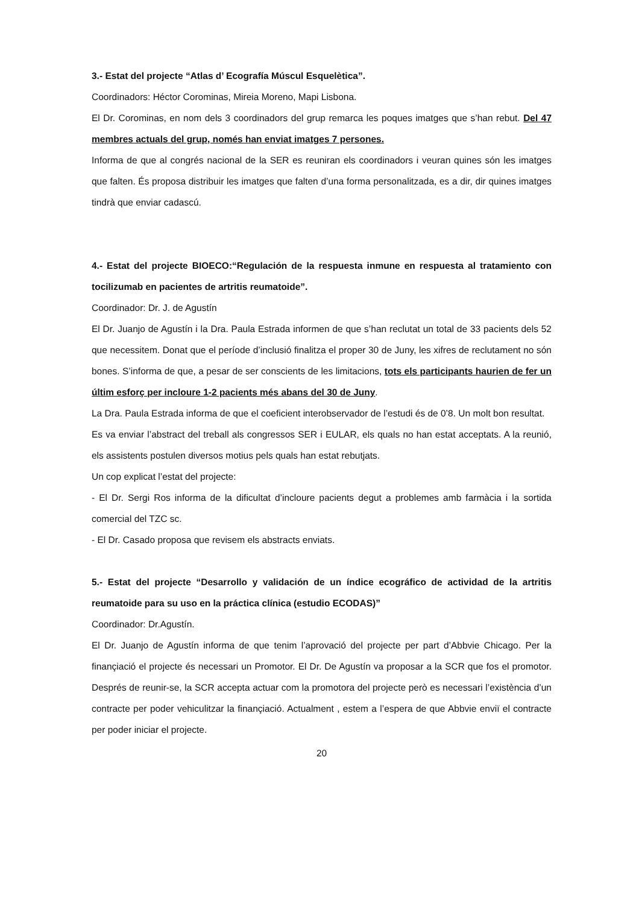3.- Estat del projecte “Atlas d’ Ecografía Múscul Esquelètica”.
Coordinadors: Héctor Corominas, Mireia Moreno, Mapi Lisbona.
El Dr. Corominas, en nom dels 3 coordinadors del grup remarca les poques imatges que s’han rebut. Del 47 membres actuals del grup, només han enviat imatges 7 persones.
Informa de que al congrés nacional de la SER es reuniran els coordinadors i veuran quines són les imatges que falten. És proposa distribuir les imatges que falten d’una forma personalitzada, es a dir, dir quines imatges tindrà que enviar cadascú.
4.- Estat del projecte BIOECO:“Regulación de la respuesta inmune en respuesta al tratamiento con tocilizumab en pacientes de artritis reumatoide”.
Coordinador: Dr. J. de Agustín
El Dr. Juanjo de Agustín i la Dra. Paula Estrada informen de que s’han reclutat un total de 33 pacients dels 52 que necessitem. Donat que el període d’inclusió finalitza el proper 30 de Juny, les xifres de reclutament no són bones. S’informa de que, a pesar de ser conscients de les limitacions, tots els participants haurien de fer un últim esforç per incloure 1-2 pacients més abans del 30 de Juny.
La Dra. Paula Estrada informa de que el coeficient interobservador de l’estudi és de 0’8. Un molt bon resultat.
Es va enviar l’abstract del treball als congressos SER i EULAR, els quals no han estat acceptats. A la reunió, els assistents postulen diversos motius pels quals han estat rebutjats.
Un cop explicat l’estat del projecte:
- El Dr. Sergi Ros informa de la dificultat d’incloure pacients degut a problemes amb farmàcia i la sortida comercial del TZC sc.
- El Dr. Casado proposa que revisem els abstracts enviats.
5.- Estat del projecte “Desarrollo y validación de un índice ecográfico de actividad de la artritis reumatoide para su uso en la práctica clínica (estudio ECODAS)”
Coordinador: Dr.Agustín.
El Dr. Juanjo de Agustín informa de que tenim l’aprovació del projecte per part d’Abbvie Chicago. Per la finançiació el projecte és necessari un Promotor. El Dr. De Agustín va proposar a la SCR que fos el promotor. Després de reunir-se, la SCR accepta actuar com la promotora del projecte però es necessari l’existència d’un contracte per poder vehiculitzar la finançiació. Actualment , estem a l’espera de que Abbvie enviï el contracte per poder iniciar el projecte.
20